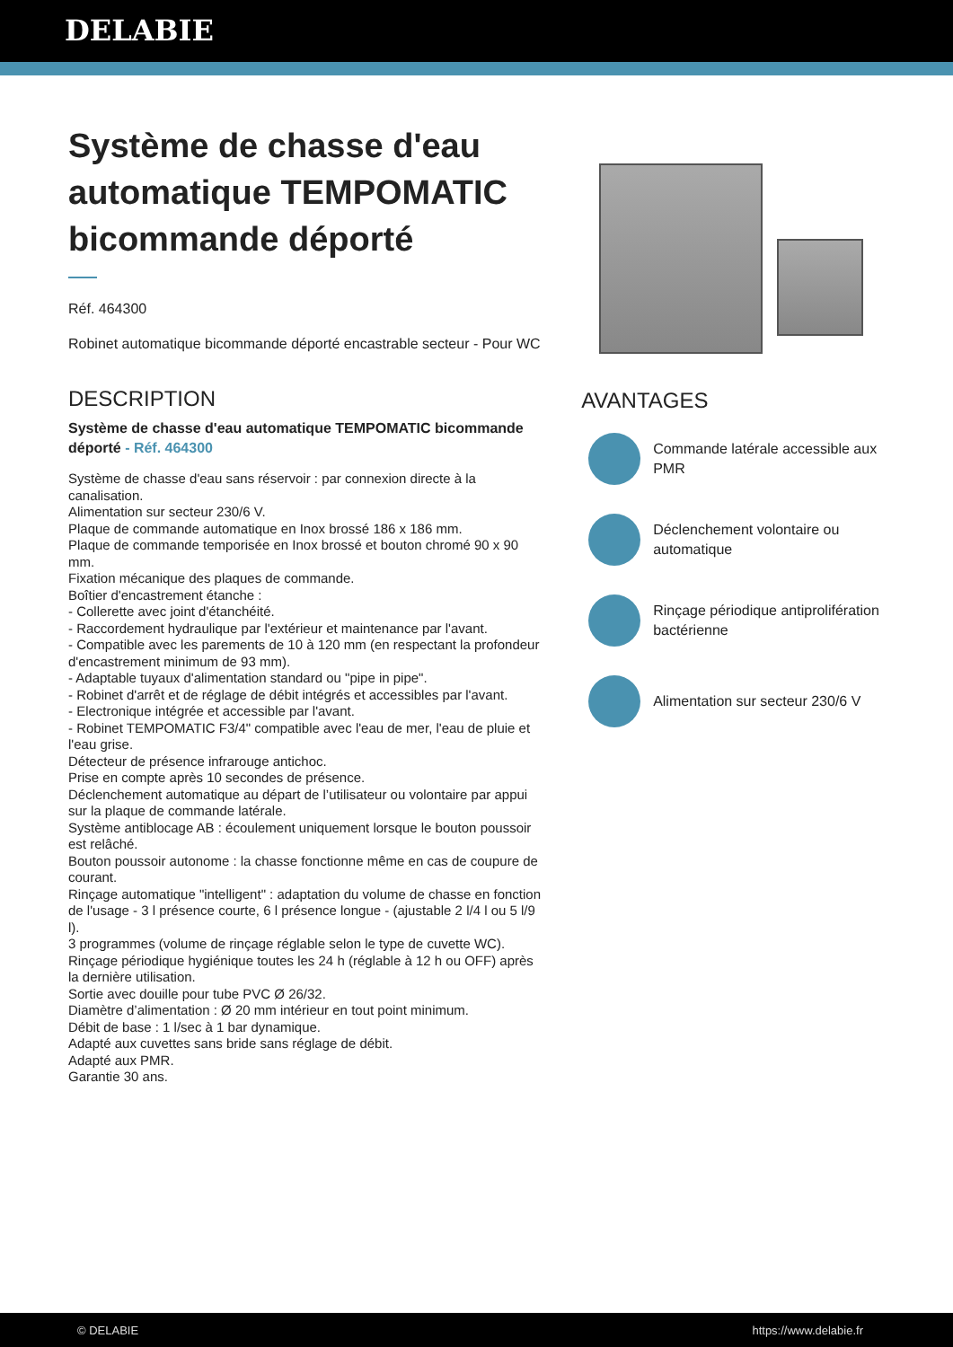DELABIE
Système de chasse d'eau automatique TEMPOMATIC bicommande déporté
Réf. 464300
Robinet automatique bicommande déporté encastrable secteur - Pour WC
DESCRIPTION
Système de chasse d'eau automatique TEMPOMATIC bicommande déporté - Réf. 464300
Système de chasse d'eau sans réservoir : par connexion directe à la canalisation.
Alimentation sur secteur 230/6 V.
Plaque de commande automatique en Inox brossé 186 x 186 mm.
Plaque de commande temporisée en Inox brossé et bouton chromé 90 x 90 mm.
Fixation mécanique des plaques de commande.
Boîtier d'encastrement étanche :
- Collerette avec joint d'étanchéité.
- Raccordement hydraulique par l'extérieur et maintenance par l'avant.
- Compatible avec les parements de 10 à 120 mm (en respectant la profondeur d'encastrement minimum de 93 mm).
- Adaptable tuyaux d'alimentation standard ou "pipe in pipe".
- Robinet d'arrêt et de réglage de débit intégrés et accessibles par l'avant.
- Electronique intégrée et accessible par l'avant.
- Robinet TEMPOMATIC F3/4" compatible avec l'eau de mer, l'eau de pluie et l'eau grise.
Détecteur de présence infrarouge antichoc.
Prise en compte après 10 secondes de présence.
Déclenchement automatique au départ de l’utilisateur ou volontaire par appui sur la plaque de commande latérale.
Système antiblocage AB : écoulement uniquement lorsque le bouton poussoir est relâché.
Bouton poussoir autonome : la chasse fonctionne même en cas de coupure de courant.
Rinçage automatique "intelligent" : adaptation du volume de chasse en fonction de l'usage - 3 l présence courte, 6 l présence longue - (ajustable 2 l/4 l ou 5 l/9 l).
3 programmes (volume de rinçage réglable selon le type de cuvette WC).
Rinçage périodique hygiénique toutes les 24 h (réglable à 12 h ou OFF) après la dernière utilisation.
Sortie avec douille pour tube PVC Ø 26/32.
Diamètre d’alimentation : Ø 20 mm intérieur en tout point minimum.
Débit de base : 1 l/sec à 1 bar dynamique.
Adapté aux cuvettes sans bride sans réglage de débit.
Adapté aux PMR.
Garantie 30 ans.
AVANTAGES
Commande latérale accessible aux PMR
Déclenchement volontaire ou automatique
Rinçage périodique antiprolifération bactérienne
Alimentation sur secteur 230/6 V
© DELABIE https://www.delabie.fr